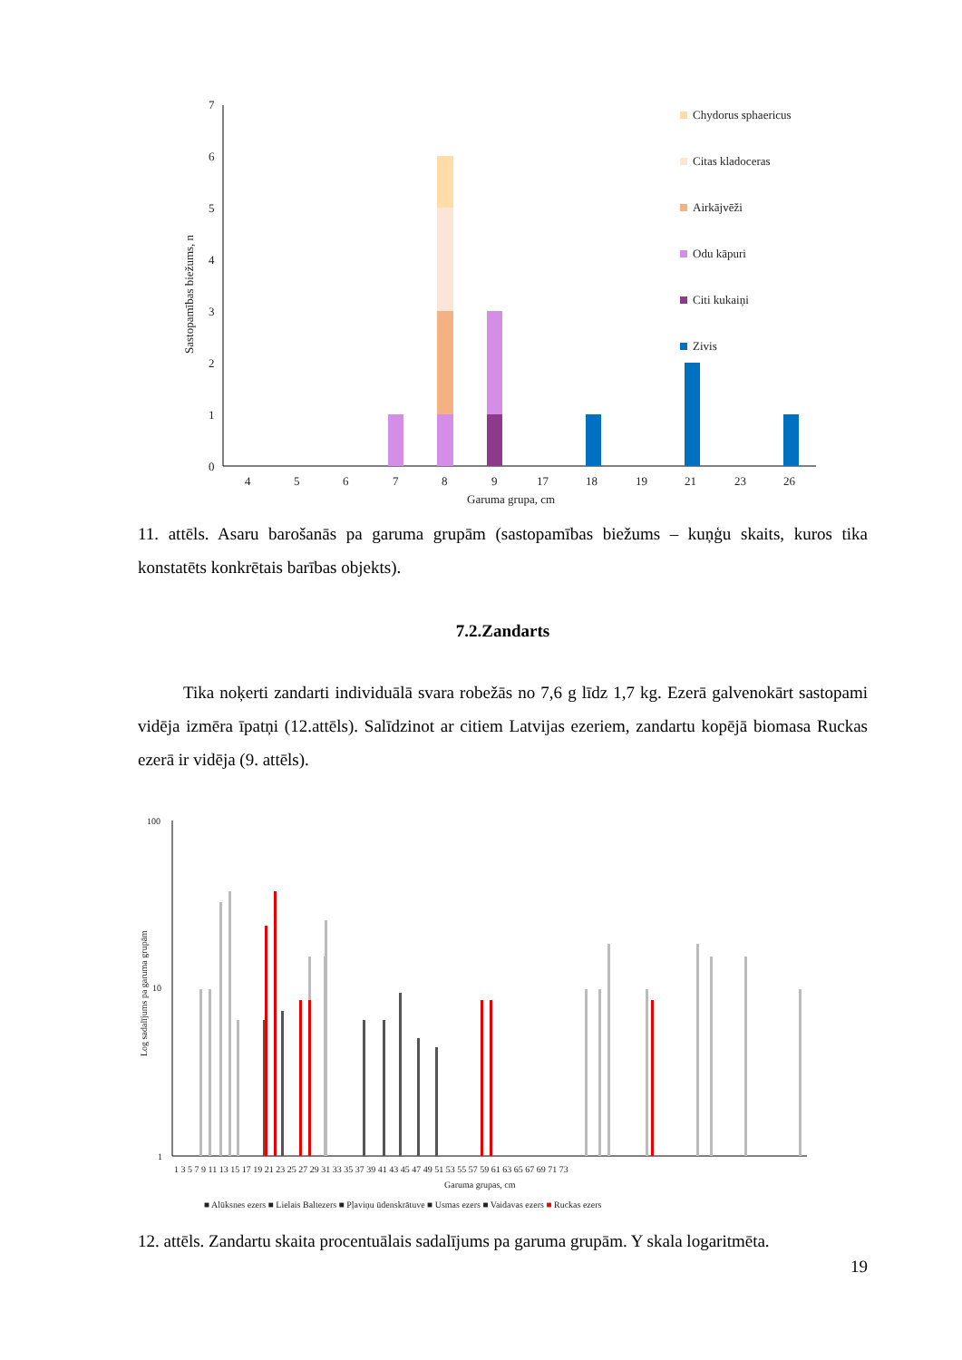7
6
5
4
3
2
1
0
Sastopamības biežums, n
4
5
6
7
8
9
17
18
19
21
23
26
Garuma grupa, cm
Chydorus sphaericus
Citas kladoceras
Airkājvēži
Odu kāpuri
Citi kukaiņi
Zivis
11. attēls. Asaru barošanās pa garuma grupām (sastopamības biežums – kuņģu skaits, kuros tika konstatēts konkrētais barības objekts).
7.2.Zandarts
Tika noķerti zandarti individuālā svara robežās no 7,6 g līdz 1,7 kg. Ezerā galvenokārt sastopami vidēja izmēra īpatņi (12.attēls). Salīdzinot ar citiem Latvijas ezeriem, zandartu kopējā biomasa Ruckas ezerā ir vidēja (9. attēls).
100
10
1
Log sadalījums pa garuma grupām
1 3 5 7 9 11 13 15 17 19 21 23 25 27 29 31 33 35 37 39 41 43 45 47 49 51 53 55 57 59 61 63 65 67 69 71 73
Garuma grupas, cm
■ Alūksnes ezers ■ Lielais Baltezers ■ Pļaviņu ūdenskrātuve ■ Usmas ezers ■ Vaidavas ezers ■ Ruckas ezers
12. attēls. Zandartu skaita procentuālais sadalījums pa garuma grupām. Y skala logaritmēta.
19